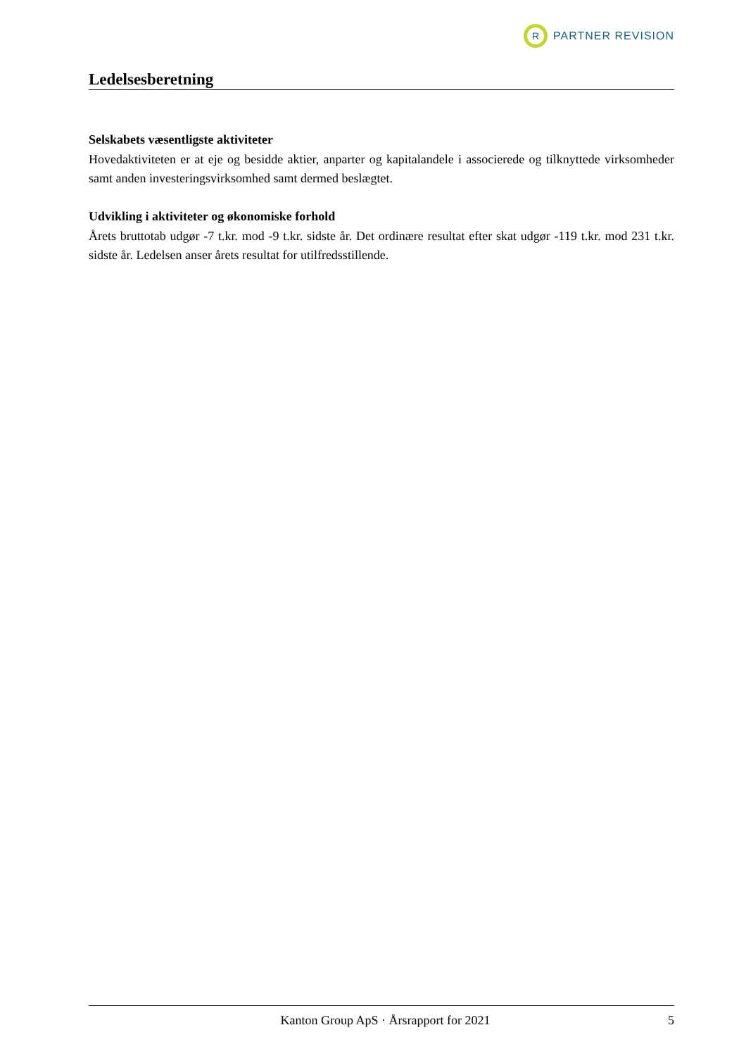R
PARTNER REVISION
Ledelsesberetning
Selskabets væsentligste aktiviteter
Hovedaktiviteten er at eje og besidde aktier, anparter og kapitalandele i associerede og tilknyttede virksomheder samt anden investeringsvirksomhed samt dermed beslægtet.
Udvikling i aktiviteter og økonomiske forhold
Årets bruttotab udgør -7 t.kr. mod -9 t.kr. sidste år. Det ordinære resultat efter skat udgør -119 t.kr. mod 231 t.kr. sidste år. Ledelsen anser årets resultat for utilfredsstillende.
Kanton Group ApS · Årsrapport for 2021 5